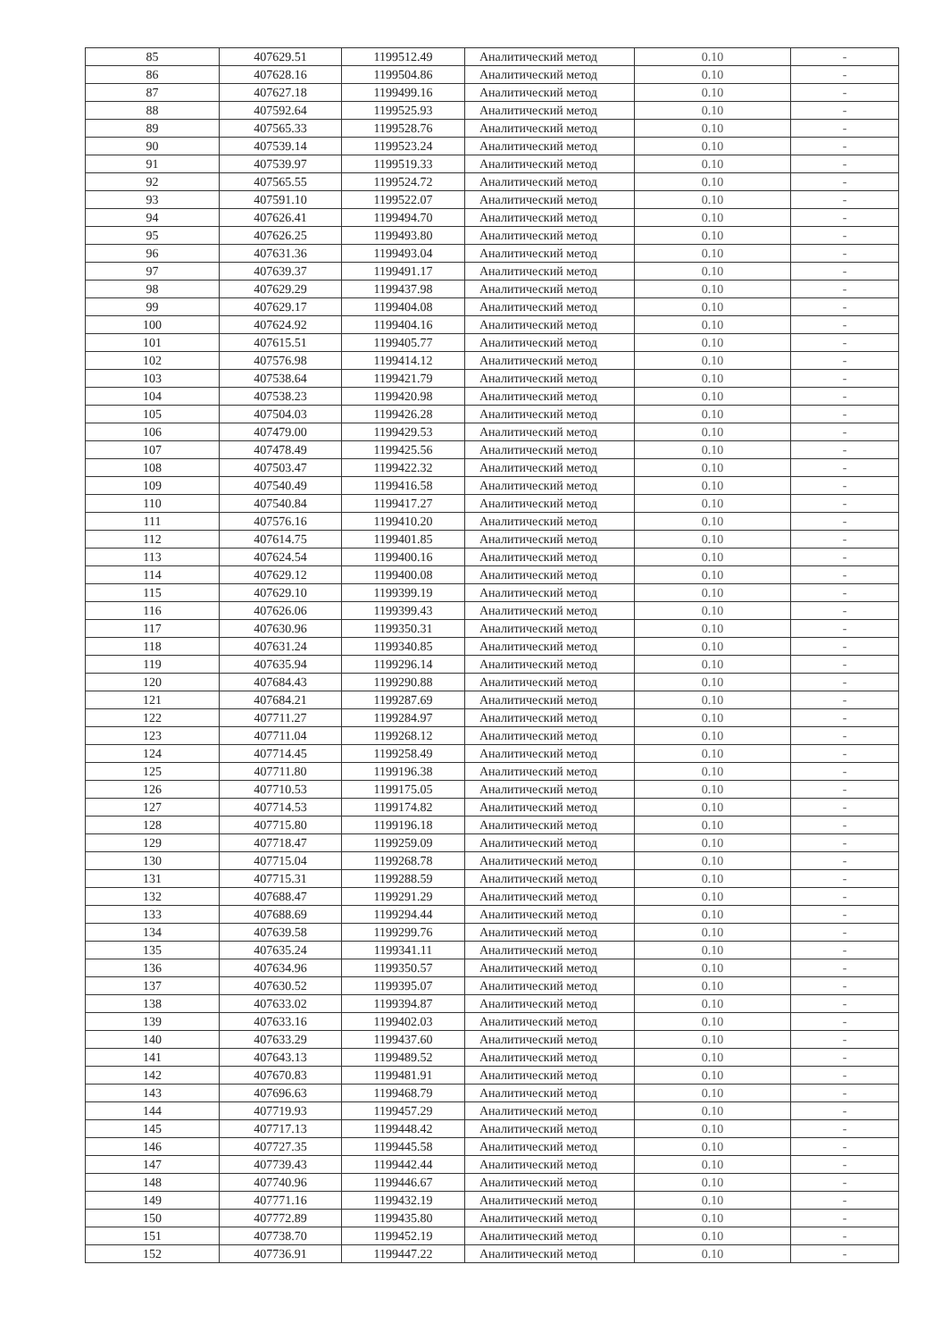| 85 | 407629.51 | 1199512.49 | Аналитический метод | 0.10 | - |
| 86 | 407628.16 | 1199504.86 | Аналитический метод | 0.10 | - |
| 87 | 407627.18 | 1199499.16 | Аналитический метод | 0.10 | - |
| 88 | 407592.64 | 1199525.93 | Аналитический метод | 0.10 | - |
| 89 | 407565.33 | 1199528.76 | Аналитический метод | 0.10 | - |
| 90 | 407539.14 | 1199523.24 | Аналитический метод | 0.10 | - |
| 91 | 407539.97 | 1199519.33 | Аналитический метод | 0.10 | - |
| 92 | 407565.55 | 1199524.72 | Аналитический метод | 0.10 | - |
| 93 | 407591.10 | 1199522.07 | Аналитический метод | 0.10 | - |
| 94 | 407626.41 | 1199494.70 | Аналитический метод | 0.10 | - |
| 95 | 407626.25 | 1199493.80 | Аналитический метод | 0.10 | - |
| 96 | 407631.36 | 1199493.04 | Аналитический метод | 0.10 | - |
| 97 | 407639.37 | 1199491.17 | Аналитический метод | 0.10 | - |
| 98 | 407629.29 | 1199437.98 | Аналитический метод | 0.10 | - |
| 99 | 407629.17 | 1199404.08 | Аналитический метод | 0.10 | - |
| 100 | 407624.92 | 1199404.16 | Аналитический метод | 0.10 | - |
| 101 | 407615.51 | 1199405.77 | Аналитический метод | 0.10 | - |
| 102 | 407576.98 | 1199414.12 | Аналитический метод | 0.10 | - |
| 103 | 407538.64 | 1199421.79 | Аналитический метод | 0.10 | - |
| 104 | 407538.23 | 1199420.98 | Аналитический метод | 0.10 | - |
| 105 | 407504.03 | 1199426.28 | Аналитический метод | 0.10 | - |
| 106 | 407479.00 | 1199429.53 | Аналитический метод | 0.10 | - |
| 107 | 407478.49 | 1199425.56 | Аналитический метод | 0.10 | - |
| 108 | 407503.47 | 1199422.32 | Аналитический метод | 0.10 | - |
| 109 | 407540.49 | 1199416.58 | Аналитический метод | 0.10 | - |
| 110 | 407540.84 | 1199417.27 | Аналитический метод | 0.10 | - |
| 111 | 407576.16 | 1199410.20 | Аналитический метод | 0.10 | - |
| 112 | 407614.75 | 1199401.85 | Аналитический метод | 0.10 | - |
| 113 | 407624.54 | 1199400.16 | Аналитический метод | 0.10 | - |
| 114 | 407629.12 | 1199400.08 | Аналитический метод | 0.10 | - |
| 115 | 407629.10 | 1199399.19 | Аналитический метод | 0.10 | - |
| 116 | 407626.06 | 1199399.43 | Аналитический метод | 0.10 | - |
| 117 | 407630.96 | 1199350.31 | Аналитический метод | 0.10 | - |
| 118 | 407631.24 | 1199340.85 | Аналитический метод | 0.10 | - |
| 119 | 407635.94 | 1199296.14 | Аналитический метод | 0.10 | - |
| 120 | 407684.43 | 1199290.88 | Аналитический метод | 0.10 | - |
| 121 | 407684.21 | 1199287.69 | Аналитический метод | 0.10 | - |
| 122 | 407711.27 | 1199284.97 | Аналитический метод | 0.10 | - |
| 123 | 407711.04 | 1199268.12 | Аналитический метод | 0.10 | - |
| 124 | 407714.45 | 1199258.49 | Аналитический метод | 0.10 | - |
| 125 | 407711.80 | 1199196.38 | Аналитический метод | 0.10 | - |
| 126 | 407710.53 | 1199175.05 | Аналитический метод | 0.10 | - |
| 127 | 407714.53 | 1199174.82 | Аналитический метод | 0.10 | - |
| 128 | 407715.80 | 1199196.18 | Аналитический метод | 0.10 | - |
| 129 | 407718.47 | 1199259.09 | Аналитический метод | 0.10 | - |
| 130 | 407715.04 | 1199268.78 | Аналитический метод | 0.10 | - |
| 131 | 407715.31 | 1199288.59 | Аналитический метод | 0.10 | - |
| 132 | 407688.47 | 1199291.29 | Аналитический метод | 0.10 | - |
| 133 | 407688.69 | 1199294.44 | Аналитический метод | 0.10 | - |
| 134 | 407639.58 | 1199299.76 | Аналитический метод | 0.10 | - |
| 135 | 407635.24 | 1199341.11 | Аналитический метод | 0.10 | - |
| 136 | 407634.96 | 1199350.57 | Аналитический метод | 0.10 | - |
| 137 | 407630.52 | 1199395.07 | Аналитический метод | 0.10 | - |
| 138 | 407633.02 | 1199394.87 | Аналитический метод | 0.10 | - |
| 139 | 407633.16 | 1199402.03 | Аналитический метод | 0.10 | - |
| 140 | 407633.29 | 1199437.60 | Аналитический метод | 0.10 | - |
| 141 | 407643.13 | 1199489.52 | Аналитический метод | 0.10 | - |
| 142 | 407670.83 | 1199481.91 | Аналитический метод | 0.10 | - |
| 143 | 407696.63 | 1199468.79 | Аналитический метод | 0.10 | - |
| 144 | 407719.93 | 1199457.29 | Аналитический метод | 0.10 | - |
| 145 | 407717.13 | 1199448.42 | Аналитический метод | 0.10 | - |
| 146 | 407727.35 | 1199445.58 | Аналитический метод | 0.10 | - |
| 147 | 407739.43 | 1199442.44 | Аналитический метод | 0.10 | - |
| 148 | 407740.96 | 1199446.67 | Аналитический метод | 0.10 | - |
| 149 | 407771.16 | 1199432.19 | Аналитический метод | 0.10 | - |
| 150 | 407772.89 | 1199435.80 | Аналитический метод | 0.10 | - |
| 151 | 407738.70 | 1199452.19 | Аналитический метод | 0.10 | - |
| 152 | 407736.91 | 1199447.22 | Аналитический метод | 0.10 | - |